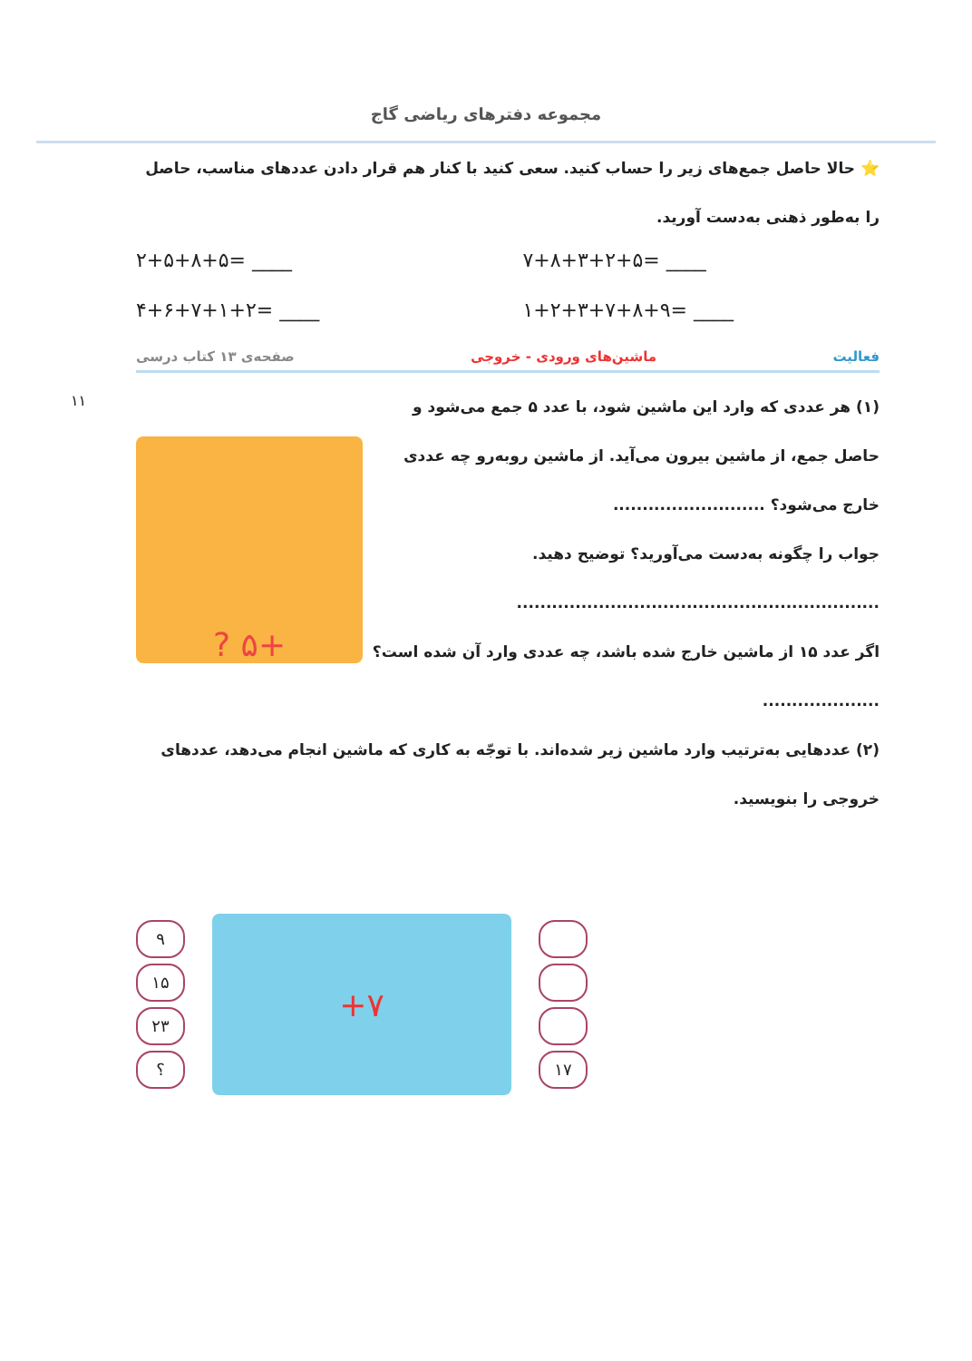مجموعه دفترهای ریاضی گاج
۱۱
⭐ حالا حاصل جمع‌های زیر را حساب کنید. سعی کنید با کنار هم قرار دادن عددهای مناسب، حاصل را به‌طور ذهنی به‌دست آورید.
۲+۵+۸+۵= ____ ۷+۸+۳+۲+۵= ____
۴+۶+۷+۱+۲= ____ ۱+۲+۳+۷+۸+۹= ____
فعالیت ماشین‌های ورودی - خروجی صفحه‌ی ۱۳ کتاب درسی
(۱) هر عددی که وارد این ماشین شود، با عدد ۵ جمع می‌شود و حاصل جمع، از ماشین بیرون می‌آید. از ماشین روبه‌رو چه عددی خارج می‌شود؟ ..........................
جواب را چگونه به‌دست می‌آورید؟ توضیح دهید.
..............................................................
اگر عدد ۱۵ از ماشین خارج شده باشد، چه عددی وارد آن شده است؟ ....................
+۵ ?
(۲) عددهایی به‌ترتیب وارد ماشین زیر شده‌اند. با توجّه به کاری که ماشین انجام می‌دهد، عددهای خروجی را بنویسید.
۹
۱۵
۲۳
؟
+۷
۱۷